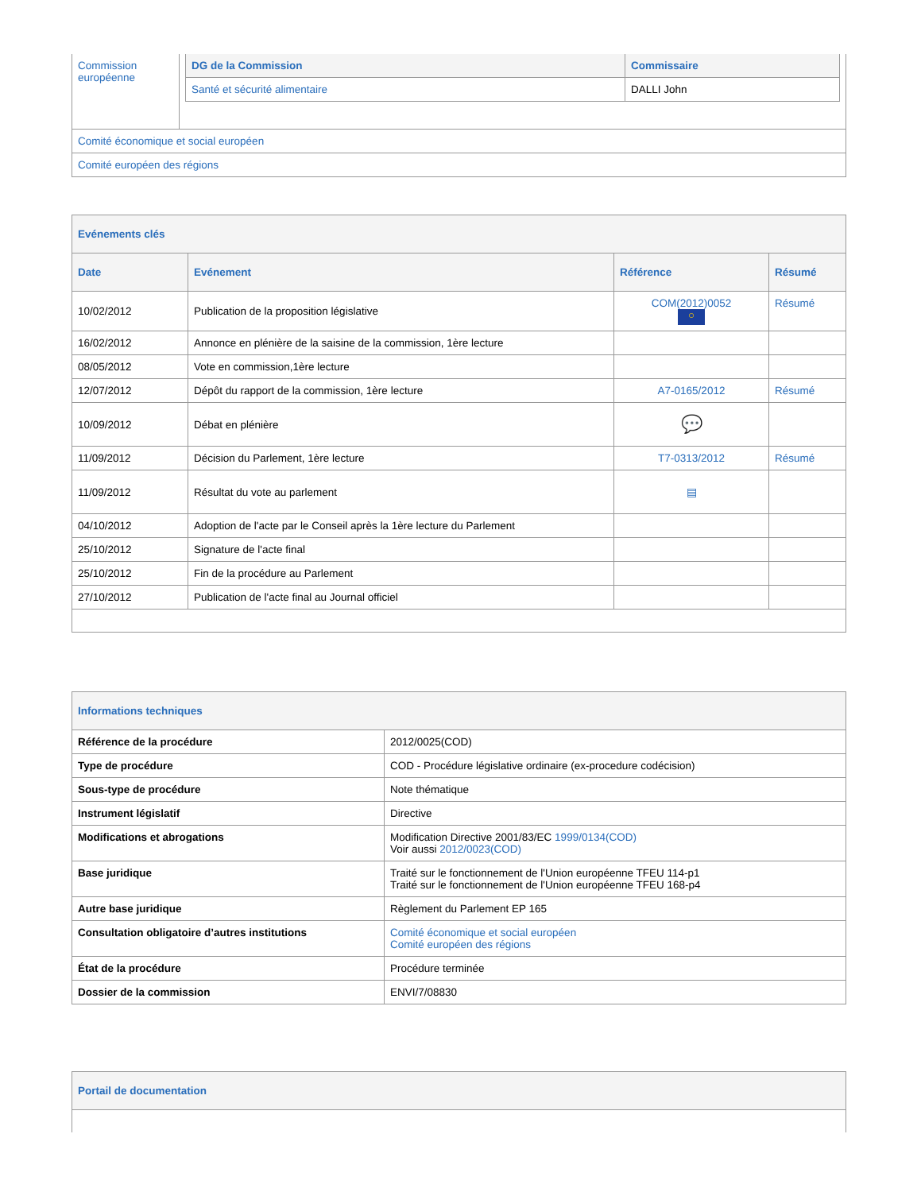| Commission européenne | / DG de la Commission / Commissaire / / --- / --- / / Santé et sécurité alimentaire / DALLI John / |
| Comité économique et social européen | |
| Comité européen des régions | |
Evénements clés
| Date | Evénement | Référence | Résumé |
| --- | --- | --- | --- |
| 10/02/2012 | Publication de la proposition législative | COM(2012)0052 ○ | Résumé |
| 16/02/2012 | Annonce en plénière de la saisine de la commission, 1ère lecture | | |
| 08/05/2012 | Vote en commission,1ère lecture | | |
| 12/07/2012 | Dépôt du rapport de la commission, 1ère lecture | A7-0165/2012 | Résumé |
| 10/09/2012 | Débat en plénière | 💬 | |
| 11/09/2012 | Décision du Parlement, 1ère lecture | T7-0313/2012 | Résumé |
| 11/09/2012 | Résultat du vote au parlement | ▤ | |
| 04/10/2012 | Adoption de l'acte par le Conseil après la 1ère lecture du Parlement | | |
| 25/10/2012 | Signature de l'acte final | | |
| 25/10/2012 | Fin de la procédure au Parlement | | |
| 27/10/2012 | Publication de l'acte final au Journal officiel | | |
Informations techniques
| Référence de la procédure | 2012/0025(COD) |
| Type de procédure | COD - Procédure législative ordinaire (ex-procedure codécision) |
| Sous-type de procédure | Note thématique |
| Instrument législatif | Directive |
| Modifications et abrogations | Modification Directive 2001/83/EC 1999/0134(COD) Voir aussi 2012/0023(COD) |
| Base juridique | Traité sur le fonctionnement de l'Union européenne TFEU 114-p1 Traité sur le fonctionnement de l'Union européenne TFEU 168-p4 |
| Autre base juridique | Règlement du Parlement EP 165 |
| Consultation obligatoire d’autres institutions | Comité économique et social européen Comité européen des régions |
| État de la procédure | Procédure terminée |
| Dossier de la commission | ENVI/7/08830 |
Portail de documentation